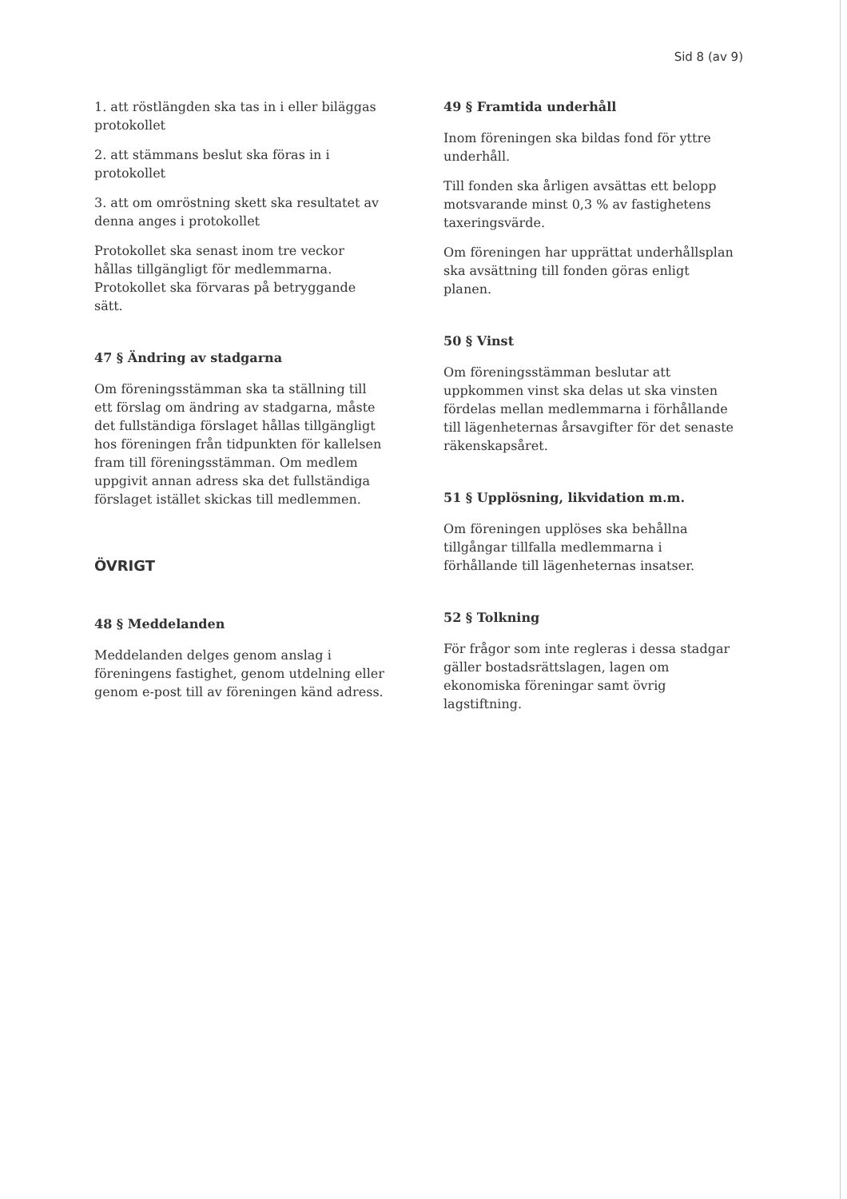Sid 8 (av 9)
1. att röstlängden ska tas in i eller biläggas protokollet
2. att stämmans beslut ska föras in i protokollet
3. att om omröstning skett ska resultatet av denna anges i protokollet
Protokollet ska senast inom tre veckor hållas tillgängligt för medlemmarna. Protokollet ska förvaras på betryggande sätt.
47 § Ändring av stadgarna
Om föreningsstämman ska ta ställning till ett förslag om ändring av stadgarna, måste det fullständiga förslaget hållas tillgängligt hos föreningen från tidpunkten för kallelsen fram till föreningsstämman. Om medlem uppgivit annan adress ska det fullständiga förslaget istället skickas till medlemmen.
ÖVRIGT
48 § Meddelanden
Meddelanden delges genom anslag i föreningens fastighet, genom utdelning eller genom e-post till av föreningen känd adress.
49 § Framtida underhåll
Inom föreningen ska bildas fond för yttre underhåll.
Till fonden ska årligen avsättas ett belopp motsvarande minst 0,3 % av fastighetens taxeringsvärde.
Om föreningen har upprättat underhållsplan ska avsättning till fonden göras enligt planen.
50 § Vinst
Om föreningsstämman beslutar att uppkommen vinst ska delas ut ska vinsten fördelas mellan medlemmarna i förhållande till lägenheternas årsavgifter för det senaste räkenskapsåret.
51 § Upplösning, likvidation m.m.
Om föreningen upplöses ska behållna tillgångar tillfalla medlemmarna i förhållande till lägenheternas insatser.
52 § Tolkning
För frågor som inte regleras i dessa stadgar gäller bostadsrättslagen, lagen om ekonomiska föreningar samt övrig lagstiftning.